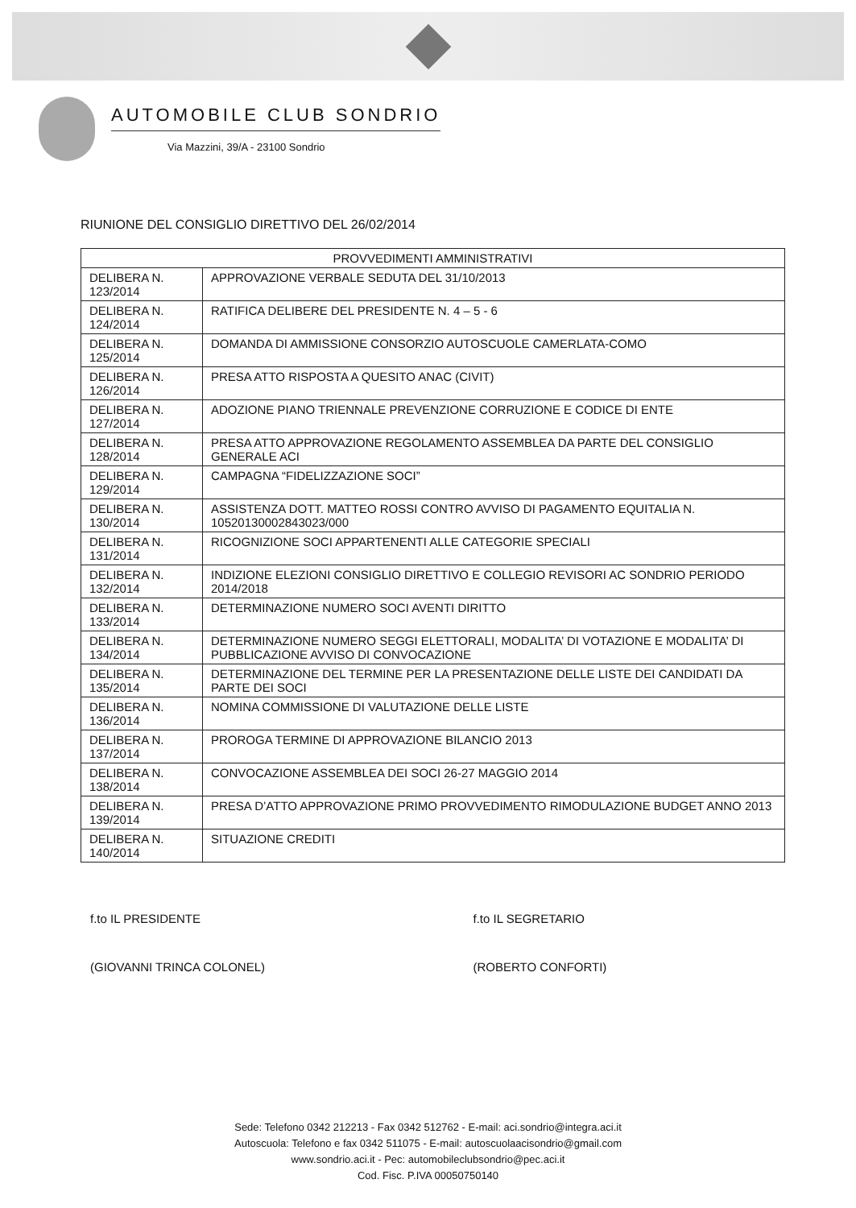AUTOMOBILE CLUB SONDRIO
Via Mazzini, 39/A - 23100 Sondrio
RIUNIONE DEL CONSIGLIO DIRETTIVO DEL 26/02/2014
| PROVVEDIMENTI AMMINISTRATIVI | |
| --- | --- |
| DELIBERA N. 123/2014 | APPROVAZIONE VERBALE SEDUTA DEL 31/10/2013 |
| DELIBERA N. 124/2014 | RATIFICA DELIBERE DEL PRESIDENTE N. 4 – 5 - 6 |
| DELIBERA N. 125/2014 | DOMANDA DI AMMISSIONE CONSORZIO AUTOSCUOLE CAMERLATA-COMO |
| DELIBERA N. 126/2014 | PRESA ATTO RISPOSTA A QUESITO ANAC (CIVIT) |
| DELIBERA N. 127/2014 | ADOZIONE PIANO TRIENNALE PREVENZIONE CORRUZIONE E CODICE DI ENTE |
| DELIBERA N. 128/2014 | PRESA ATTO APPROVAZIONE REGOLAMENTO ASSEMBLEA DA PARTE DEL CONSIGLIO GENERALE ACI |
| DELIBERA N. 129/2014 | CAMPAGNA “FIDELIZZAZIONE SOCI” |
| DELIBERA N. 130/2014 | ASSISTENZA DOTT. MATTEO ROSSI CONTRO AVVISO DI PAGAMENTO EQUITALIA N. 10520130002843023/000 |
| DELIBERA N. 131/2014 | RICOGNIZIONE SOCI APPARTENENTI ALLE CATEGORIE SPECIALI |
| DELIBERA N. 132/2014 | INDIZIONE ELEZIONI CONSIGLIO DIRETTIVO E COLLEGIO REVISORI AC SONDRIO PERIODO 2014/2018 |
| DELIBERA N. 133/2014 | DETERMINAZIONE NUMERO SOCI AVENTI DIRITTO |
| DELIBERA N. 134/2014 | DETERMINAZIONE NUMERO SEGGI ELETTORALI, MODALITA’ DI VOTAZIONE E MODALITA’ DI PUBBLICAZIONE AVVISO DI CONVOCAZIONE |
| DELIBERA N. 135/2014 | DETERMINAZIONE DEL TERMINE PER LA PRESENTAZIONE DELLE LISTE DEI CANDIDATI DA PARTE DEI SOCI |
| DELIBERA N. 136/2014 | NOMINA COMMISSIONE DI VALUTAZIONE DELLE LISTE |
| DELIBERA N. 137/2014 | PROROGA TERMINE DI APPROVAZIONE BILANCIO 2013 |
| DELIBERA N. 138/2014 | CONVOCAZIONE ASSEMBLEA DEI SOCI 26-27 MAGGIO 2014 |
| DELIBERA N. 139/2014 | PRESA D’ATTO APPROVAZIONE PRIMO PROVVEDIMENTO RIMODULAZIONE BUDGET ANNO 2013 |
| DELIBERA N. 140/2014 | SITUAZIONE CREDITI |
f.to IL PRESIDENTE
(GIOVANNI TRINCA COLONEL)
f.to IL SEGRETARIO
(ROBERTO CONFORTI)
Sede: Telefono 0342 212213 - Fax 0342 512762 - E-mail: aci.sondrio@integra.aci.it
Autoscuola: Telefono e fax 0342 511075 - E-mail: autoscuolaacisondrio@gmail.com
www.sondrio.aci.it - Pec: automobileclubsondrio@pec.aci.it
Cod. Fisc. P.IVA 00050750140